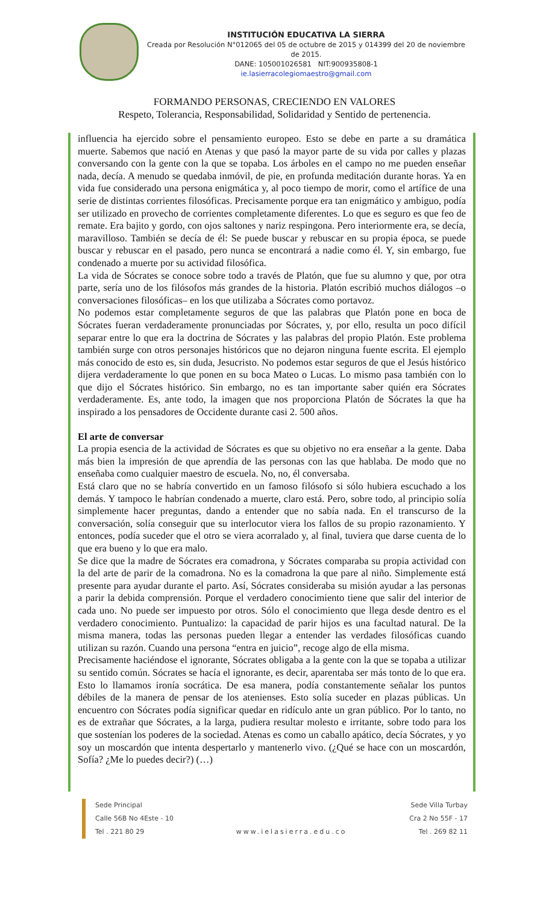INSTITUCIÓN EDUCATIVA LA SIERRA
Creada por Resolución N°012065 del 05 de octubre de 2015 y 014399 del 20 de noviembre de 2015.
DANE: 105001026581 NIT:900935808-1
ie.lasierracolegiomaestro@gmail.com
FORMANDO PERSONAS, CRECIENDO EN VALORES
Respeto, Tolerancia, Responsabilidad, Solidaridad y Sentido de pertenencia.
influencia ha ejercido sobre el pensamiento europeo. Esto se debe en parte a su dramática muerte. Sabemos que nació en Atenas y que pasó la mayor parte de su vida por calles y plazas conversando con la gente con la que se topaba. Los árboles en el campo no me pueden enseñar nada, decía. A menudo se quedaba inmóvil, de pie, en profunda meditación durante horas. Ya en vida fue considerado una persona enigmática y, al poco tiempo de morir, como el artífice de una serie de distintas corrientes filosóficas. Precisamente porque era tan enigmático y ambiguo, podía ser utilizado en provecho de corrientes completamente diferentes. Lo que es seguro es que feo de remate. Era bajito y gordo, con ojos saltones y nariz respingona. Pero interiormente era, se decía, maravilloso. También se decía de él: Se puede buscar y rebuscar en su propia época, se puede buscar y rebuscar en el pasado, pero nunca se encontrará a nadie como él. Y, sin embargo, fue condenado a muerte por su actividad filosófica.
La vida de Sócrates se conoce sobre todo a través de Platón, que fue su alumno y que, por otra parte, sería uno de los filósofos más grandes de la historia. Platón escribió muchos diálogos –o conversaciones filosóficas– en los que utilizaba a Sócrates como portavoz.
No podemos estar completamente seguros de que las palabras que Platón pone en boca de Sócrates fueran verdaderamente pronunciadas por Sócrates, y, por ello, resulta un poco difícil separar entre lo que era la doctrina de Sócrates y las palabras del propio Platón. Este problema también surge con otros personajes históricos que no dejaron ninguna fuente escrita. El ejemplo más conocido de esto es, sin duda, Jesucristo. No podemos estar seguros de que el Jesús histórico dijera verdaderamente lo que ponen en su boca Mateo o Lucas. Lo mismo pasa también con lo que dijo el Sócrates histórico. Sin embargo, no es tan importante saber quién era Sócrates verdaderamente. Es, ante todo, la imagen que nos proporciona Platón de Sócrates la que ha inspirado a los pensadores de Occidente durante casi 2. 500 años.
El arte de conversar
La propia esencia de la actividad de Sócrates es que su objetivo no era enseñar a la gente. Daba más bien la impresión de que aprendía de las personas con las que hablaba. De modo que no enseñaba como cualquier maestro de escuela. No, no, él conversaba.
Está claro que no se habría convertido en un famoso filósofo si sólo hubiera escuchado a los demás. Y tampoco le habrían condenado a muerte, claro está. Pero, sobre todo, al principio solía simplemente hacer preguntas, dando a entender que no sabía nada. En el transcurso de la conversación, solía conseguir que su interlocutor viera los fallos de su propio razonamiento. Y entonces, podía suceder que el otro se viera acorralado y, al final, tuviera que darse cuenta de lo que era bueno y lo que era malo.
Se dice que la madre de Sócrates era comadrona, y Sócrates comparaba su propia actividad con la del arte de parir de la comadrona. No es la comadrona la que pare al niño. Simplemente está presente para ayudar durante el parto. Así, Sócrates consideraba su misión ayudar a las personas a parir la debida comprensión. Porque el verdadero conocimiento tiene que salir del interior de cada uno. No puede ser impuesto por otros. Sólo el conocimiento que llega desde dentro es el verdadero conocimiento. Puntualizo: la capacidad de parir hijos es una facultad natural. De la misma manera, todas las personas pueden llegar a entender las verdades filosóficas cuando utilizan su razón. Cuando una persona “entra en juicio”, recoge algo de ella misma.
Precisamente haciéndose el ignorante, Sócrates obligaba a la gente con la que se topaba a utilizar su sentido común. Sócrates se hacía el ignorante, es decir, aparentaba ser más tonto de lo que era. Esto lo llamamos ironía socrática. De esa manera, podía constantemente señalar los puntos débiles de la manera de pensar de los atenienses. Esto solía suceder en plazas públicas. Un encuentro con Sócrates podía significar quedar en ridículo ante un gran público. Por lo tanto, no es de extrañar que Sócrates, a la larga, pudiera resultar molesto e irritante, sobre todo para los que sostenían los poderes de la sociedad. Atenas es como un caballo apático, decía Sócrates, y yo soy un moscardón que intenta despertarlo y mantenerlo vivo. (¿Qué se hace con un moscardón, Sofía? ¿Me lo puedes decir?) (…)
Sede Principal
Calle 56B No 4Este - 10
Tel . 221 80 29
www.ielasierra.edu.co Sede Villa Turbay
Cra 2 No 55F - 17
Tel . 269 82 11